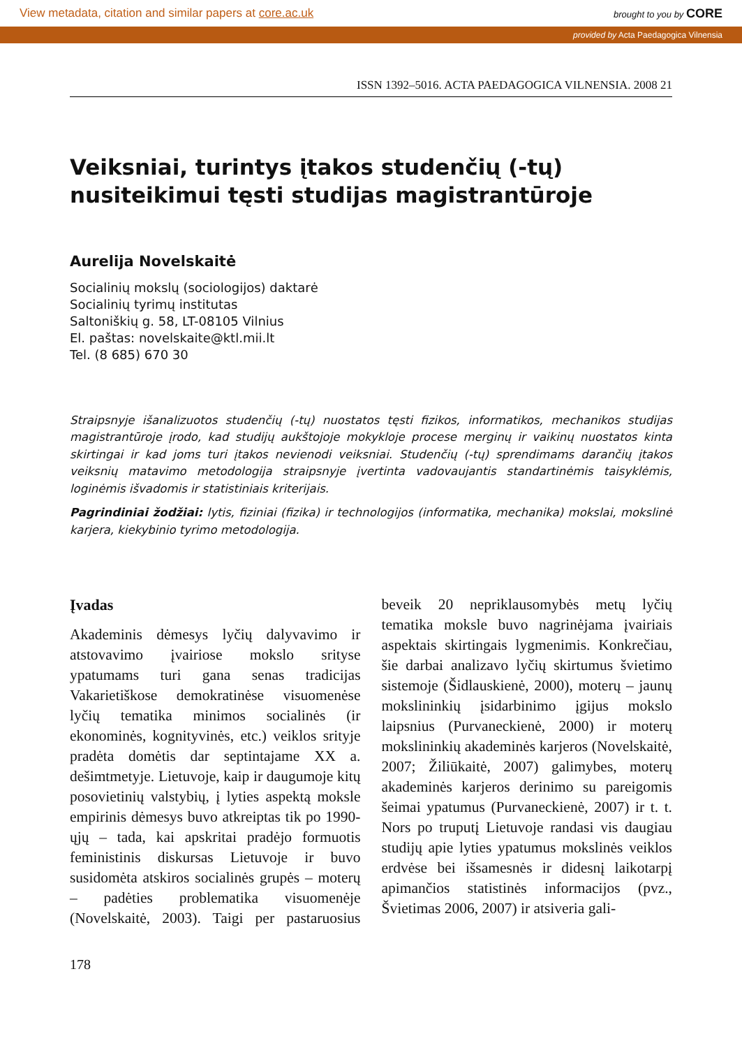View metadata, citation and similar papers at core.ac.uk brought to you by CORE
provided by Acta Paedagogica Vilnensia
ISSN 1392–5016. ACTA PAEDAGOGICA VILNENSIA. 2008 21
Veiksniai, turintys įtakos studenčių (-tų) nusiteikimui tęsti studijas magistrantūroje
Aurelija Novelskaitė
Socialinių mokslų (sociologijos) daktarė
Socialinių tyrimų institutas
Saltoniškių g. 58, LT-08105 Vilnius
El. paštas: novelskaite@ktl.mii.lt
Tel. (8 685) 670 30
Straipsnyje išanalizuotos studenčių (-tų) nuostatos tęsti fizikos, informatikos, mechanikos studijas magistrantūroje įrodo, kad studijų aukštojoje mokykloje procese merginų ir vaikinų nuostatos kinta skirtingai ir kad joms turi įtakos nevienodi veiksniai. Studenčių (-tų) sprendimams darančių įtakos veiksnių matavimo metodologija straipsnyje įvertinta vadovaujantis standartinėmis taisyklėmis, loginėmis išvadomis ir statistiniais kriterijais.
Pagrindiniai žodžiai: lytis, fiziniai (fizika) ir technologijos (informatika, mechanika) mokslai, mokslinė karjera, kiekybinio tyrimo metodologija.
Įvadas
Akademinis dėmesys lyčių dalyvavimo ir atstovavimo įvairiose mokslo srityse ypatumams turi gana senas tradicijas Vakarietiškose demokratinėse visuomenėse lyčių tematika minimos socialinės (ir ekonominės, kognityvinės, etc.) veiklos srityje pradėta domėtis dar septintajame XX a. dešimtmetyje. Lietuvoje, kaip ir daugumoje kitų posovietinių valstybių, į lyties aspektą moksle empirinis dėmesys buvo atkreiptas tik po 1990-ųjų – tada, kai apskritai pradėjo formuotis feministinis diskursas Lietuvoje ir buvo susidomėta atskiros socialinės grupės – moterų – padėties problematika visuomenėje (Novelskaitė, 2003). Taigi per pastaruosius beveik 20 nepriklausomybės metų lyčių tematika moksle buvo nagrinėjama įvairiais aspektais skirtingais lygmenimis. Konkrečiau, šie darbai analizavo lyčių skirtumus švietimo sistemoje (Šidlauskienė, 2000), moterų – jaunų mokslininkių įsidarbinimo įgijus mokslo laipsnius (Purvaneckienė, 2000) ir moterų mokslininkių akademinės karjeros (Novelskaitė, 2007; Žiliūkaitė, 2007) galimybes, moterų akademinės karjeros derinimo su pareigomis šeimai ypatumus (Purvaneckienė, 2007) ir t. t. Nors po truputį Lietuvoje randasi vis daugiau studijų apie lyties ypatumus mokslinės veiklos erdvėse bei išsamesnės ir didesnį laikotarpį apimančios statistinės informacijos (pvz., Švietimas 2006, 2007) ir atsiveria gali-
178